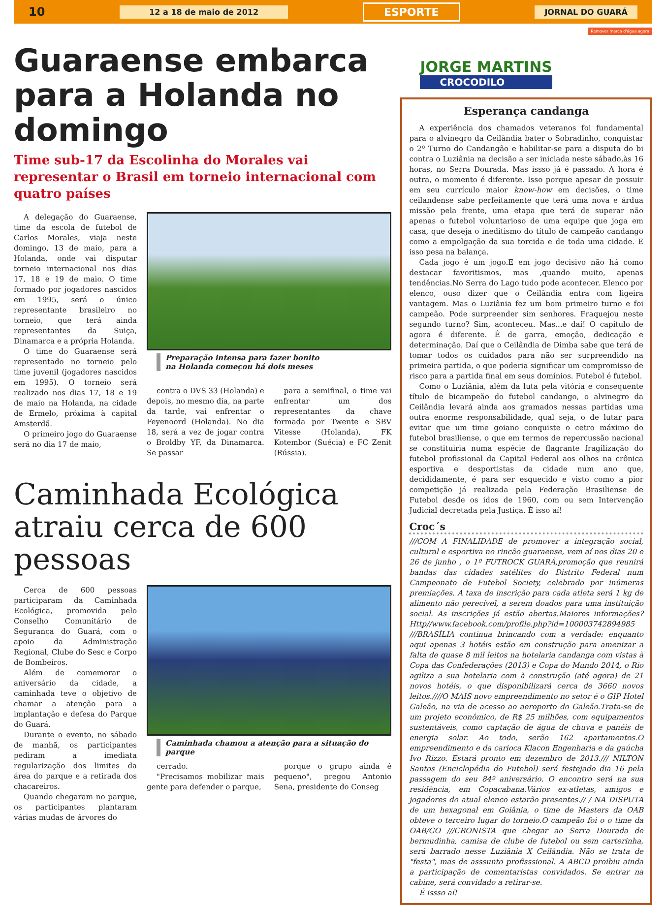10 12 a 18 de maio de 2012 ESPORTE JORNAL DO GUARÁ
Guaraense embarca para a Holanda no domingo
Time sub-17 da Escolinha do Morales vai representar o Brasil em torneio internacional com quatro países
A delegação do Guaraense, time da escola de futebol de Carlos Morales, viaja neste domingo, 13 de maio, para a Holanda, onde vai disputar torneio internacional nos dias 17, 18 e 19 de maio. O time formado por jogadores nascidos em 1995, será o único representante brasileiro no torneio, que terá ainda representantes da Suiça, Dinamarca e a própria Holanda.
O time do Guaraense será representado no torneio pelo time juvenil (jogadores nascidos em 1995). O torneio será realizado nos dias 17, 18 e 19 de maio na Holanda, na cidade de Ermelo, próxima à capital Amsterdã.
O primeiro jogo do Guaraense será no dia 17 de maio,
Preparação intensa para fazer bonito
na Holanda começou há dois meses
contra o DVS 33 (Holanda) e depois, no mesmo dia, na parte da tarde, vai enfrentar o Feyenoord (Holanda). No dia 18, será a vez de jogar contra o Broldby YF, da Dinamarca. Se passar
para a semifinal, o time vai enfrentar um dos representantes da chave formada por Twente e SBV Vitesse (Holanda), FK Kotembor (Suécia) e FC Zenit (Rússia).
Caminhada Ecológica atraiu cerca de 600 pessoas
Cerca de 600 pessoas participaram da Caminhada Ecológica, promovida pelo Conselho Comunitário de Segurança do Guará, com o apoio da Administração Regional, Clube do Sesc e Corpo de Bombeiros.
Além de comemorar o aniversário da cidade, a caminhada teve o objetivo de chamar a atenção para a implantação e defesa do Parque do Guará.
Durante o evento, no sábado de manhã, os participantes pediram a imediata regularização dos limites da área do parque e a retirada dos chacareiros.
Quando chegaram no parque, os participantes plantaram várias mudas de árvores do
Caminhada chamou a atenção para a situação do parque
cerrado.
"Precisamos mobilizar mais gente para defender o parque,
porque o grupo ainda é pequeno", pregou Antonio Sena, presidente do Conseg
Remover marca d'água agora
JORGE MARTINS
CROCODILO
Esperança candanga
A experiência dos chamados veteranos foi fundamental para o alvinegro da Ceilândia bater o Sobradinho, conquistar o 2º Turno do Candangão e habilitar-se para a disputa do bi contra o Luziânia na decisão a ser iniciada neste sábado,às 16 horas, no Serra Dourada. Mas issso já é passado. A hora é outra, o momento é diferente. Isso porque apesar de possuir em seu currículo maior know-how em decisões, o time ceilandense sabe perfeitamente que terá uma nova e árdua missão pela frente, uma etapa que terá de superar não apenas o futebol voluntarioso de uma equipe que joga em casa, que deseja o ineditismo do título de campeão candango como a empolgação da sua torcida e de toda uma cidade. E isso pesa na balança.
Cada jogo é um jogo.E em jogo decisivo não há como destacar favoritismos, mas ,quando muito, apenas tendências.No Serra do Lago tudo pode acontecer. Elenco por elenco, ouso dizer que o Ceilândia entra com ligeira vantagem. Mas o Luziânia fez um bom primeiro turno e foi campeão. Pode surpreender sim senhores. Fraquejou neste segundo turno? Sim, aconteceu. Mas...e daí! O capítulo de agora é diferente. É de garra, emoção, dedicação e determinação. Daí que o Ceilândia de Dimba sabe que terá de tomar todos os cuidados para não ser surpreendido na primeira partida, o que poderia significar um compromisso de risco para a partida final em seus domínios. Futebol é futebol.
Como o Luziânia, além da luta pela vitória e consequente título de bicampeão do futebol candango, o alvinegro da Ceilândia levará ainda aos gramados nessas partidas uma outra enorme responsabilidade, qual seja, o de lutar para evitar que um time goiano conquiste o cetro máximo do futebol brasiliense, o que em termos de repercussão nacional se constituiria numa espécie de flagrante fragilização do futebol profissional da Capital Federal aos olhos na crônica esportiva e desportistas da cidade num ano que, decididamente, é para ser esquecido e visto como a pior competição já realizada pela Federação Brasiliense de Futebol desde os idos de 1960, com ou sem Intervenção Judicial decretada pela Justiça. É isso aí!
Croc´s
///COM A FINALIDADE de promover a integração social, cultural e esportiva no rincão guaraense, vem aí nos dias 20 e 26 de junho , o 1º FUTROCK GUARÁ,promoção que reunirá bandas das cidades satélites do Distrito Federal num Campeonato de Futebol Society, celebrado por inúmeras premiações. A taxa de inscrição para cada atleta será 1 kg de alimento não perecível, a serem doados para uma instituição social. As inscrições já estão abertas.Maiores informações?Http//www.facebook.com/profile.php?id=100003742894985 ///BRASÍLIA continua brincando com a verdade: enquanto aqui apenas 3 hotéis estão em construção para amenizar a falta de quase 8 mil leitos na hotelaria candanga com vistas à Copa das Confederações (2013) e Copa do Mundo 2014, o Rio agiliza a sua hotelaria com à construção (até agora) de 21 novos hotéis, o que disponibilizará cerca de 3660 novos leitos.////O MAIS novo empreendimento no setor é o GIP Hotel Galeão, na via de acesso ao aeroporto do Galeão.Trata-se de um projeto econômico, de R$ 25 milhões, com equipamentos sustentáveis, como captação de água de chuva e panéis de energia solar. Ao todo, serão 162 apartamentos.O empreendimento e da carioca Klacon Engenharia e da gaúcha Ivo Rizzo. Estará pronto em dezembro de 2013./// NILTON Santos (Enciclopédia do Futebol) será festejado dia 16 pela passagem do seu 84º aniversário. O encontro será na sua residência, em Copacabana.Vários ex-atletas, amigos e jogadores do atual elenco estarão presentes.// / NA DISPUTA de um hexagonal em Goiânia, o time de Masters da OAB obteve o terceiro lugar do torneio.O campeão foi o o time da OAB/GO ///CRONISTA que chegar ao Serra Dourada de bermudinha, camisa de clube de futebol ou sem carterinha, será barrado nesse Luziânia X Ceilândia. Não se trata de "festa", mas de asssunto profisssional. A ABCD proibiu ainda a participação de comentaristas convidados. Se entrar na cabine, será convidado a retirar-se.
É issso aí!